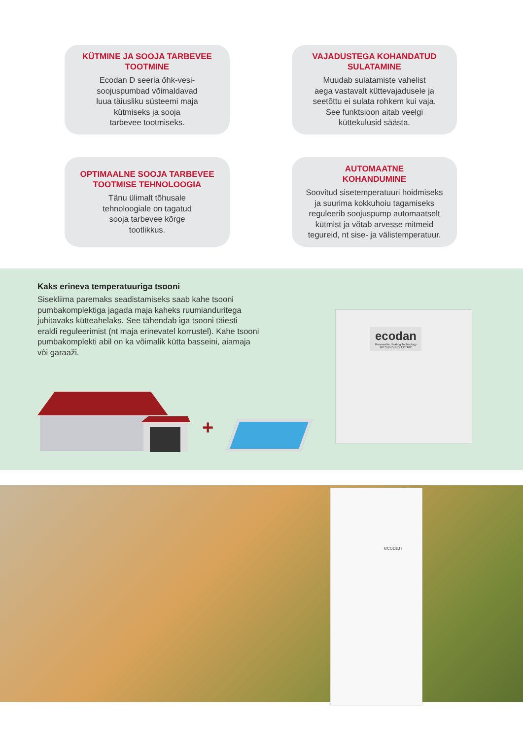KÜTMINE JA SOOJA TARBEVEE TOOTMINE
Ecodan D seeria õhk-vesi-
soojuspumbad võimaldavad
luua täiusliku süsteemi maja
kütmiseks ja sooja
tarbevee tootmiseks.
VAJADUSTEGA KOHANDATUD SULATAMINE
Muudab sulatamiste vahelist
aega vastavalt küttevajadusele ja
seetõttu ei sulata rohkem kui vaja.
See funktsioon aitab veelgi
küttekulusid säästa.
OPTIMAALNE SOOJA TARBEVEE TOOTMISE TEHNOLOOGIA
Tänu ülimalt tõhusale
tehnoloogiale on tagatud
sooja tarbevee kõrge
tootlikkus.
AUTOMAATNE
KOHANDUMINE
Soovitud sisetemperatuuri hoidmiseks
ja suurima kokkuhoiu tagamiseks
reguleerib soojuspump automaatselt
kütmist ja võtab arvesse mitmeid
tegureid, nt sise- ja välistemperatuur.
Kaks erineva temperatuuriga tsooni
Sisekliima paremaks seadistamiseks saab kahe tsooni pumbakomplektiga jagada maja kaheks ruumianduritega juhitavaks kütteahelaks. See tähendab iga tsooni täiesti eraldi reguleerimist (nt maja erinevatel korrustel). Kahe tsooni pumbakomplekti abil on ka võimalik kütta basseini, aiamaja või garaaži.
+
ecodan
Renewable Heating Technology
MITSUBISHI ELECTRIC
ecodan